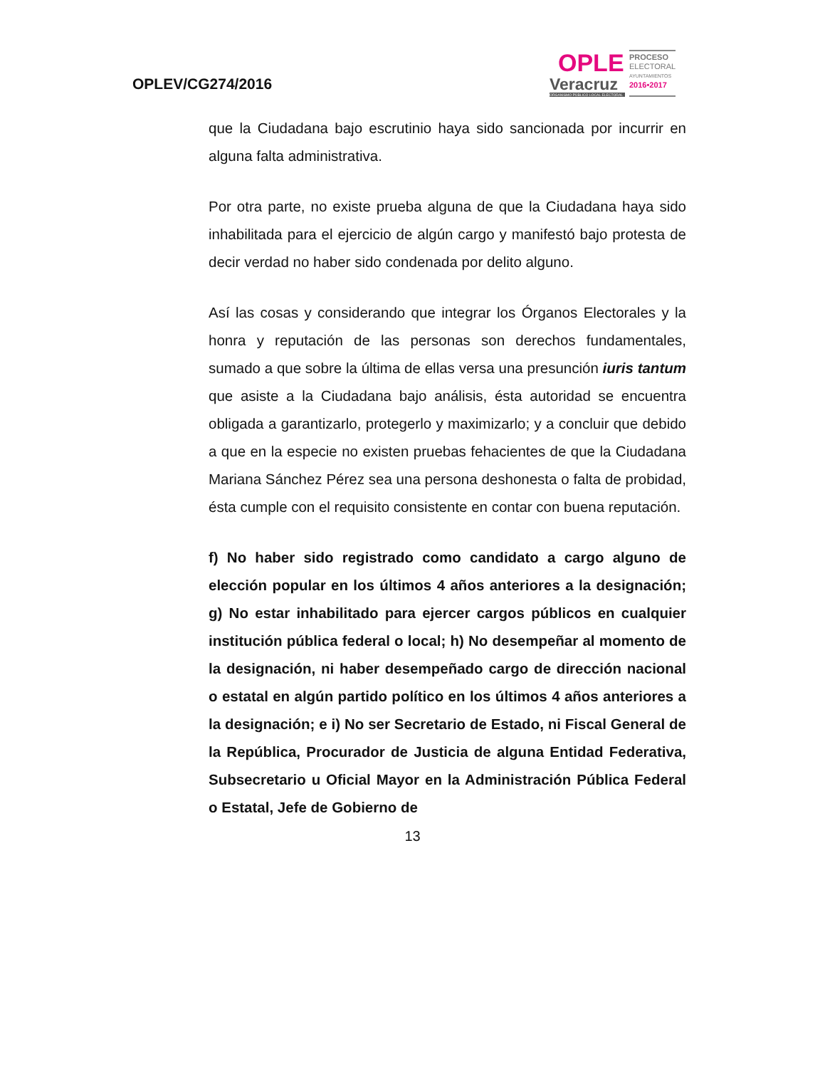OPLEV/CG274/2016
OPLE
Veracruz
ORGANISMO PÚBLICO LOCAL ELECTORAL
PROCESO
ELECTORAL
AYUNTAMIENTOS
2016•2017
que la Ciudadana bajo escrutinio haya sido sancionada por incurrir en alguna falta administrativa.
Por otra parte, no existe prueba alguna de que la Ciudadana haya sido inhabilitada para el ejercicio de algún cargo y manifestó bajo protesta de decir verdad no haber sido condenada por delito alguno.
Así las cosas y considerando que integrar los Órganos Electorales y la honra y reputación de las personas son derechos fundamentales, sumado a que sobre la última de ellas versa una presunción iuris tantum que asiste a la Ciudadana bajo análisis, ésta autoridad se encuentra obligada a garantizarlo, protegerlo y maximizarlo; y a concluir que debido a que en la especie no existen pruebas fehacientes de que la Ciudadana Mariana Sánchez Pérez sea una persona deshonesta o falta de probidad, ésta cumple con el requisito consistente en contar con buena reputación.
f) No haber sido registrado como candidato a cargo alguno de elección popular en los últimos 4 años anteriores a la designación; g) No estar inhabilitado para ejercer cargos públicos en cualquier institución pública federal o local; h) No desempeñar al momento de la designación, ni haber desempeñado cargo de dirección nacional o estatal en algún partido político en los últimos 4 años anteriores a la designación; e i) No ser Secretario de Estado, ni Fiscal General de la República, Procurador de Justicia de alguna Entidad Federativa, Subsecretario u Oficial Mayor en la Administración Pública Federal o Estatal, Jefe de Gobierno de
13